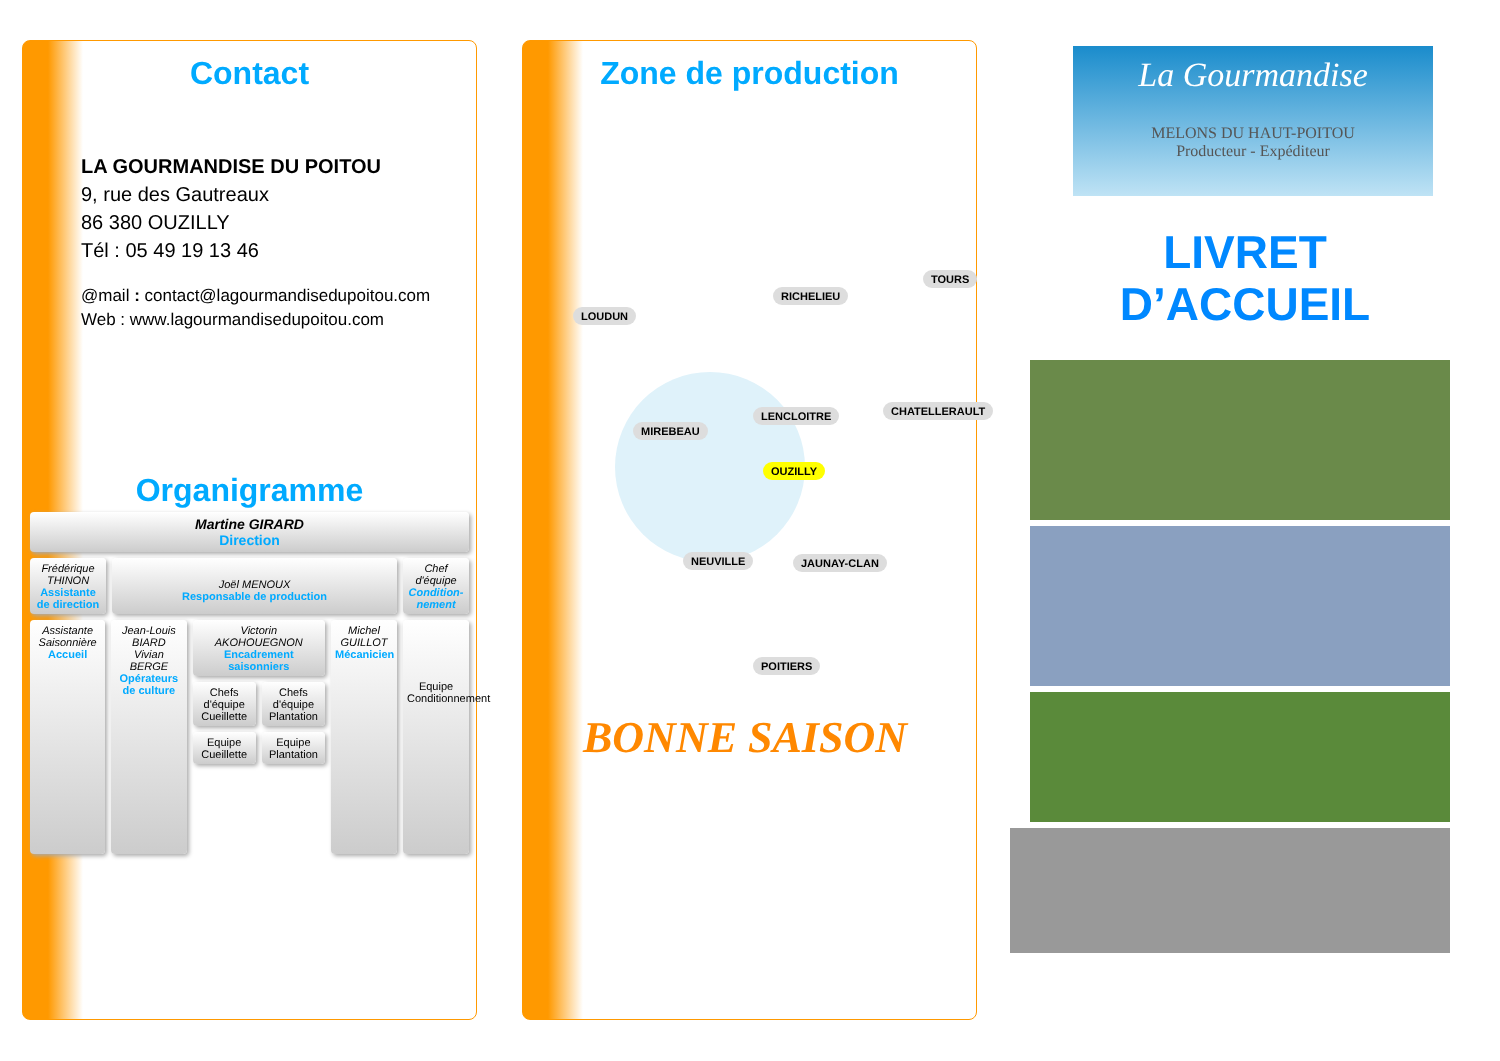Contact
LA GOURMANDISE DU POITOU
9, rue des Gautreaux
86 380 OUZILLY
Tél : 05 49 19 13 46
@mail : contact@lagourmandisedupoitou.com
Web : www.lagourmandisedupoitou.com
Organigramme
Martine GIRARD
Direction
Frédérique THINON
Assistante de direction
Joël MENOUX
Responsable de production
Chef d'équipe
Condition-nement
Assistante Saisonnière
Accueil
Jean-Louis BIARD
Vivian BERGE
Opérateurs de culture
Victorin AKOHOUEGNON
Encadrement saisonniers
Chefs d'équipe Cueillette Chefs d'équipe Plantation
Equipe Cueillette Equipe Plantation
Michel GUILLOT
Mécanicien
Equipe Conditionnement
Zone de production
LOUDUN
RICHELIEU
TOURS
MIREBEAU
LENCLOITRE CHATELLERAULT
OUZILLY
NEUVILLE JAUNAY-CLAN
POITIERS
BONNE SAISON
La Gourmandise
MELONS DU HAUT-POITOU
Producteur - Expéditeur
LIVRET
D’ACCUEIL